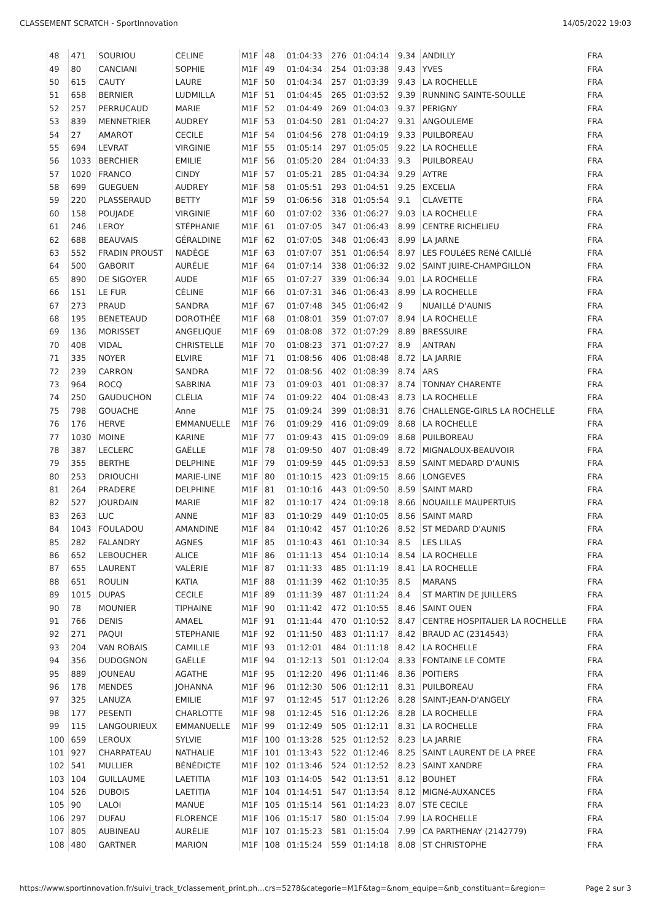CLASSEMENT SCRATCH - SportInnovation 14/05/2022 19:03
| 48 | 471 | SOURIOU | CELINE | M1F | 48 | 01:04:33 | 276 | 01:04:14 | 9.34 | ANDILLY | FRA |
| 49 | 80 | CANCIANI | SOPHIE | M1F | 49 | 01:04:34 | 254 | 01:03:38 | 9.43 | YVES | FRA |
| 50 | 615 | CAUTY | LAURE | M1F | 50 | 01:04:34 | 257 | 01:03:39 | 9.43 | LA ROCHELLE | FRA |
| 51 | 658 | BERNIER | LUDMILLA | M1F | 51 | 01:04:45 | 265 | 01:03:52 | 9.39 | RUNNING SAINTE-SOULLE | FRA |
| 52 | 257 | PERRUCAUD | MARIE | M1F | 52 | 01:04:49 | 269 | 01:04:03 | 9.37 | PERIGNY | FRA |
| 53 | 839 | MENNETRIER | AUDREY | M1F | 53 | 01:04:50 | 281 | 01:04:27 | 9.31 | ANGOULEME | FRA |
| 54 | 27 | AMAROT | CECILE | M1F | 54 | 01:04:56 | 278 | 01:04:19 | 9.33 | PUILBOREAU | FRA |
| 55 | 694 | LEVRAT | VIRGINIE | M1F | 55 | 01:05:14 | 297 | 01:05:05 | 9.22 | LA ROCHELLE | FRA |
| 56 | 1033 | BERCHIER | EMILIE | M1F | 56 | 01:05:20 | 284 | 01:04:33 | 9.3 | PUILBOREAU | FRA |
| 57 | 1020 | FRANCO | CINDY | M1F | 57 | 01:05:21 | 285 | 01:04:34 | 9.29 | AYTRE | FRA |
| 58 | 699 | GUEGUEN | AUDREY | M1F | 58 | 01:05:51 | 293 | 01:04:51 | 9.25 | EXCELIA | FRA |
| 59 | 220 | PLASSERAUD | BETTY | M1F | 59 | 01:06:56 | 318 | 01:05:54 | 9.1 | CLAVETTE | FRA |
| 60 | 158 | POUJADE | VIRGINIE | M1F | 60 | 01:07:02 | 336 | 01:06:27 | 9.03 | LA ROCHELLE | FRA |
| 61 | 246 | LEROY | STÉPHANIE | M1F | 61 | 01:07:05 | 347 | 01:06:43 | 8.99 | CENTRE RICHELIEU | FRA |
| 62 | 688 | BEAUVAIS | GÉRALDINE | M1F | 62 | 01:07:05 | 348 | 01:06:43 | 8.99 | LA JARNE | FRA |
| 63 | 552 | FRADIN PROUST | NADÈGE | M1F | 63 | 01:07:07 | 351 | 01:06:54 | 8.97 | LES FOULéES RENé CAILLIé | FRA |
| 64 | 500 | GABORIT | AURÉLIE | M1F | 64 | 01:07:14 | 338 | 01:06:32 | 9.02 | SAINT JUIRE-CHAMPGILLON | FRA |
| 65 | 890 | DE SIGOYER | AUDE | M1F | 65 | 01:07:27 | 339 | 01:06:34 | 9.01 | LA ROCHELLE | FRA |
| 66 | 151 | LE FUR | CÉLINE | M1F | 66 | 01:07:31 | 346 | 01:06:43 | 8.99 | LA ROCHELLE | FRA |
| 67 | 273 | PRAUD | SANDRA | M1F | 67 | 01:07:48 | 345 | 01:06:42 | 9 | NUAILLé D'AUNIS | FRA |
| 68 | 195 | BENETEAUD | DOROTHÉE | M1F | 68 | 01:08:01 | 359 | 01:07:07 | 8.94 | LA ROCHELLE | FRA |
| 69 | 136 | MORISSET | ANGELIQUE | M1F | 69 | 01:08:08 | 372 | 01:07:29 | 8.89 | BRESSUIRE | FRA |
| 70 | 408 | VIDAL | CHRISTELLE | M1F | 70 | 01:08:23 | 371 | 01:07:27 | 8.9 | ANTRAN | FRA |
| 71 | 335 | NOYER | ELVIRE | M1F | 71 | 01:08:56 | 406 | 01:08:48 | 8.72 | LA JARRIE | FRA |
| 72 | 239 | CARRON | SANDRA | M1F | 72 | 01:08:56 | 402 | 01:08:39 | 8.74 | ARS | FRA |
| 73 | 964 | ROCQ | SABRINA | M1F | 73 | 01:09:03 | 401 | 01:08:37 | 8.74 | TONNAY CHARENTE | FRA |
| 74 | 250 | GAUDUCHON | CLÉLIA | M1F | 74 | 01:09:22 | 404 | 01:08:43 | 8.73 | LA ROCHELLE | FRA |
| 75 | 798 | GOUACHE | Anne | M1F | 75 | 01:09:24 | 399 | 01:08:31 | 8.76 | CHALLENGE-GIRLS LA ROCHELLE | FRA |
| 76 | 176 | HERVE | EMMANUELLE | M1F | 76 | 01:09:29 | 416 | 01:09:09 | 8.68 | LA ROCHELLE | FRA |
| 77 | 1030 | MOINE | KARINE | M1F | 77 | 01:09:43 | 415 | 01:09:09 | 8.68 | PUILBOREAU | FRA |
| 78 | 387 | LECLERC | GAËLLE | M1F | 78 | 01:09:50 | 407 | 01:08:49 | 8.72 | MIGNALOUX-BEAUVOIR | FRA |
| 79 | 355 | BERTHE | DELPHINE | M1F | 79 | 01:09:59 | 445 | 01:09:53 | 8.59 | SAINT MEDARD D'AUNIS | FRA |
| 80 | 253 | DRIOUCHI | MARIE-LINE | M1F | 80 | 01:10:15 | 423 | 01:09:15 | 8.66 | LONGEVES | FRA |
| 81 | 264 | PRADERE | DELPHINE | M1F | 81 | 01:10:16 | 443 | 01:09:50 | 8.59 | SAINT MARD | FRA |
| 82 | 527 | JOURDAIN | MARIE | M1F | 82 | 01:10:17 | 424 | 01:09:18 | 8.66 | NOUAILLE MAUPERTUIS | FRA |
| 83 | 263 | LUC | ANNE | M1F | 83 | 01:10:29 | 449 | 01:10:05 | 8.56 | SAINT MARD | FRA |
| 84 | 1043 | FOULADOU | AMANDINE | M1F | 84 | 01:10:42 | 457 | 01:10:26 | 8.52 | ST MEDARD D'AUNIS | FRA |
| 85 | 282 | FALANDRY | AGNES | M1F | 85 | 01:10:43 | 461 | 01:10:34 | 8.5 | LES LILAS | FRA |
| 86 | 652 | LEBOUCHER | ALICE | M1F | 86 | 01:11:13 | 454 | 01:10:14 | 8.54 | LA ROCHELLE | FRA |
| 87 | 655 | LAURENT | VALÉRIE | M1F | 87 | 01:11:33 | 485 | 01:11:19 | 8.41 | LA ROCHELLE | FRA |
| 88 | 651 | ROULIN | KATIA | M1F | 88 | 01:11:39 | 462 | 01:10:35 | 8.5 | MARANS | FRA |
| 89 | 1015 | DUPAS | CECILE | M1F | 89 | 01:11:39 | 487 | 01:11:24 | 8.4 | ST MARTIN DE JUILLERS | FRA |
| 90 | 78 | MOUNIER | TIPHAINE | M1F | 90 | 01:11:42 | 472 | 01:10:55 | 8.46 | SAINT OUEN | FRA |
| 91 | 766 | DENIS | AMAEL | M1F | 91 | 01:11:44 | 470 | 01:10:52 | 8.47 | CENTRE HOSPITALIER LA ROCHELLE | FRA |
| 92 | 271 | PAQUI | STEPHANIE | M1F | 92 | 01:11:50 | 483 | 01:11:17 | 8.42 | BRAUD AC (2314543) | FRA |
| 93 | 204 | VAN ROBAIS | CAMILLE | M1F | 93 | 01:12:01 | 484 | 01:11:18 | 8.42 | LA ROCHELLE | FRA |
| 94 | 356 | DUDOGNON | GAËLLE | M1F | 94 | 01:12:13 | 501 | 01:12:04 | 8.33 | FONTAINE LE COMTE | FRA |
| 95 | 889 | JOUNEAU | AGATHE | M1F | 95 | 01:12:20 | 496 | 01:11:46 | 8.36 | POITIERS | FRA |
| 96 | 178 | MENDES | JOHANNA | M1F | 96 | 01:12:30 | 506 | 01:12:11 | 8.31 | PUILBOREAU | FRA |
| 97 | 325 | LANUZA | EMILIE | M1F | 97 | 01:12:45 | 517 | 01:12:26 | 8.28 | SAINT-JEAN-D'ANGELY | FRA |
| 98 | 177 | PESENTI | CHARLOTTE | M1F | 98 | 01:12:45 | 516 | 01:12:26 | 8.28 | LA ROCHELLE | FRA |
| 99 | 115 | LANGOURIEUX | EMMANUELLE | M1F | 99 | 01:12:49 | 505 | 01:12:11 | 8.31 | LA ROCHELLE | FRA |
| 100 | 659 | LEROUX | SYLVIE | M1F | 100 | 01:13:28 | 525 | 01:12:52 | 8.23 | LA JARRIE | FRA |
| 101 | 927 | CHARPATEAU | NATHALIE | M1F | 101 | 01:13:43 | 522 | 01:12:46 | 8.25 | SAINT LAURENT DE LA PREE | FRA |
| 102 | 541 | MULLIER | BÉNÉDICTE | M1F | 102 | 01:13:46 | 524 | 01:12:52 | 8.23 | SAINT XANDRE | FRA |
| 103 | 104 | GUILLAUME | LAETITIA | M1F | 103 | 01:14:05 | 542 | 01:13:51 | 8.12 | BOUHET | FRA |
| 104 | 526 | DUBOIS | LAETITIA | M1F | 104 | 01:14:51 | 547 | 01:13:54 | 8.12 | MIGNé-AUXANCES | FRA |
| 105 | 90 | LALOI | MANUE | M1F | 105 | 01:15:14 | 561 | 01:14:23 | 8.07 | STE CECILE | FRA |
| 106 | 297 | DUFAU | FLORENCE | M1F | 106 | 01:15:17 | 580 | 01:15:04 | 7.99 | LA ROCHELLE | FRA |
| 107 | 805 | AUBINEAU | AURÉLIE | M1F | 107 | 01:15:23 | 581 | 01:15:04 | 7.99 | CA PARTHENAY (2142779) | FRA |
| 108 | 480 | GARTNER | MARION | M1F | 108 | 01:15:24 | 559 | 01:14:18 | 8.08 | ST CHRISTOPHE | FRA |
https://www.sportinnovation.fr/suivi_track_t/classement_print.ph…crs=5278&categorie=M1F&tag=&nom_equipe=&nb_constituant=&region= Page 2 sur 3